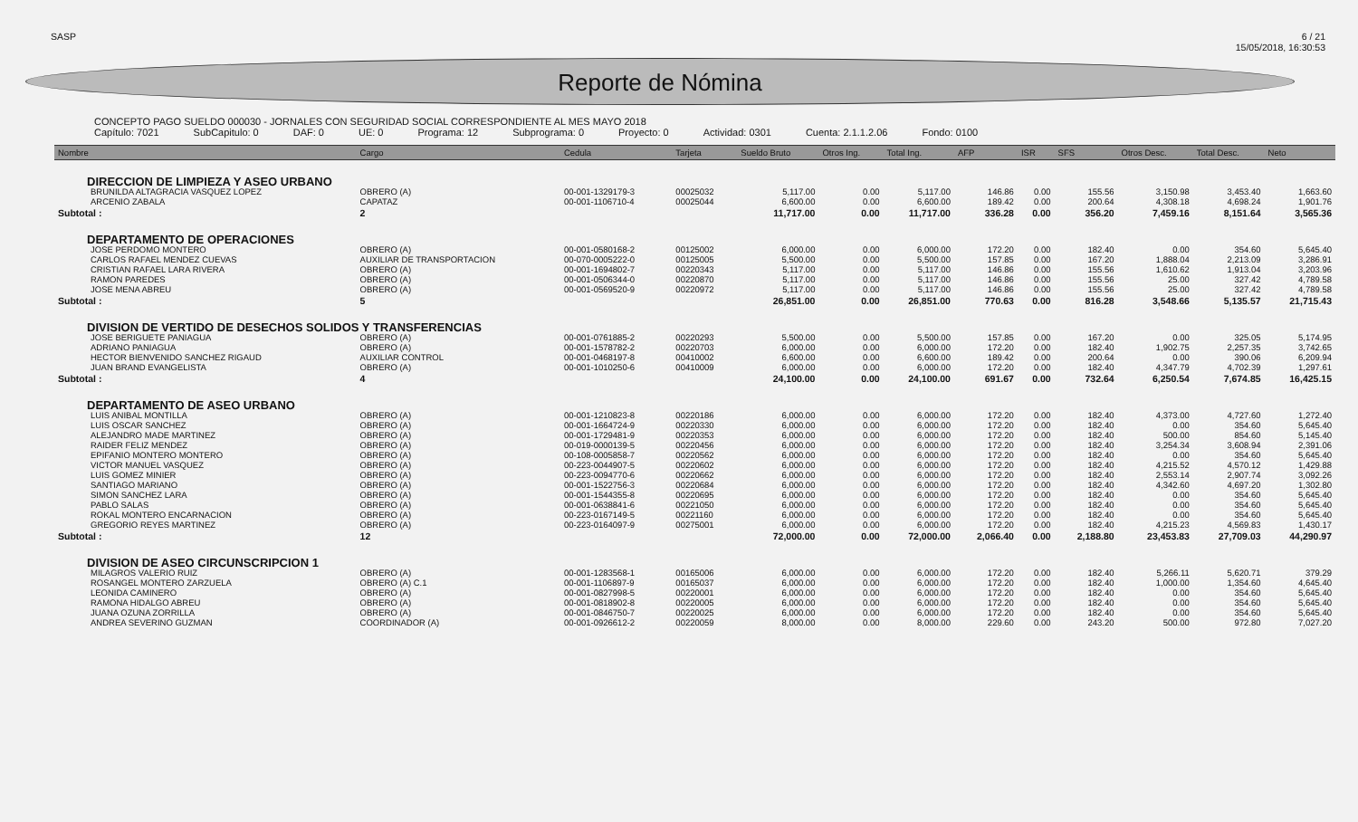SASP 6 / 21
15/05/2018, 16:30:53
Reporte de Nómina
CONCEPTO PAGO SUELDO 000030 - JORNALES CON SEGURIDAD SOCIAL CORRESPONDIENTE AL MES MAYO 2018
Capítulo: 7021 SubCapitulo: 0 DAF: 0 UE: 0 Programa: 12 Subprograma: 0 Proyecto: 0 Actividad: 0301 Cuenta: 2.1.1.2.06 Fondo: 0100
| Nombre | Cargo | Cedula | Tarjeta | Sueldo Bruto | Otros Ing. | Total Ing. | AFP | ISR | SFS | Otros Desc. | Total Desc. | Neto |
| --- | --- | --- | --- | --- | --- | --- | --- | --- | --- | --- | --- | --- |
| DIRECCION DE LIMPIEZA Y ASEO URBANO | | | | | | | | | | | | |
| BRUNILDA ALTAGRACIA VASQUEZ LOPEZ | OBRERO (A) | 00-001-1329179-3 | 00025032 | 5,117.00 | 0.00 | 5,117.00 | 146.86 | 0.00 | 155.56 | 3,150.98 | 3,453.40 | 1,663.60 |
| ARCENIO ZABALA | CAPATAZ | 00-001-1106710-4 | 00025044 | 6,600.00 | 0.00 | 6,600.00 | 189.42 | 0.00 | 200.64 | 4,308.18 | 4,698.24 | 1,901.76 |
| Subtotal : | 2 | | | 11,717.00 | 0.00 | 11,717.00 | 336.28 | 0.00 | 356.20 | 7,459.16 | 8,151.64 | 3,565.36 |
| DEPARTAMENTO DE OPERACIONES | | | | | | | | | | | | |
| JOSE PERDOMO MONTERO | OBRERO (A) | 00-001-0580168-2 | 00125002 | 6,000.00 | 0.00 | 6,000.00 | 172.20 | 0.00 | 182.40 | 0.00 | 354.60 | 5,645.40 |
| CARLOS RAFAEL MENDEZ CUEVAS | AUXILIAR DE TRANSPORTACION | 00-070-0005222-0 | 00125005 | 5,500.00 | 0.00 | 5,500.00 | 157.85 | 0.00 | 167.20 | 1,888.04 | 2,213.09 | 3,286.91 |
| CRISTIAN RAFAEL LARA RIVERA | OBRERO (A) | 00-001-1694802-7 | 00220343 | 5,117.00 | 0.00 | 5,117.00 | 146.86 | 0.00 | 155.56 | 1,610.62 | 1,913.04 | 3,203.96 |
| RAMON PAREDES | OBRERO (A) | 00-001-0506344-0 | 00220870 | 5,117.00 | 0.00 | 5,117.00 | 146.86 | 0.00 | 155.56 | 25.00 | 327.42 | 4,789.58 |
| JOSE MENA ABREU | OBRERO (A) | 00-001-0569520-9 | 00220972 | 5,117.00 | 0.00 | 5,117.00 | 146.86 | 0.00 | 155.56 | 25.00 | 327.42 | 4,789.58 |
| Subtotal : | 5 | | | 26,851.00 | 0.00 | 26,851.00 | 770.63 | 0.00 | 816.28 | 3,548.66 | 5,135.57 | 21,715.43 |
| DIVISION DE VERTIDO DE DESECHOS SOLIDOS Y TRANSFERENCIAS | | | | | | | | | | | | |
| JOSE BERIGUETE PANIAGUA | OBRERO (A) | 00-001-0761885-2 | 00220293 | 5,500.00 | 0.00 | 5,500.00 | 157.85 | 0.00 | 167.20 | 0.00 | 325.05 | 5,174.95 |
| ADRIANO PANIAGUA | OBRERO (A) | 00-001-1578782-2 | 00220703 | 6,000.00 | 0.00 | 6,000.00 | 172.20 | 0.00 | 182.40 | 1,902.75 | 2,257.35 | 3,742.65 |
| HECTOR BIENVENIDO SANCHEZ RIGAUD | AUXILIAR CONTROL | 00-001-0468197-8 | 00410002 | 6,600.00 | 0.00 | 6,600.00 | 189.42 | 0.00 | 200.64 | 0.00 | 390.06 | 6,209.94 |
| JUAN BRAND EVANGELISTA | OBRERO (A) | 00-001-1010250-6 | 00410009 | 6,000.00 | 0.00 | 6,000.00 | 172.20 | 0.00 | 182.40 | 4,347.79 | 4,702.39 | 1,297.61 |
| Subtotal : | 4 | | | 24,100.00 | 0.00 | 24,100.00 | 691.67 | 0.00 | 732.64 | 6,250.54 | 7,674.85 | 16,425.15 |
| DEPARTAMENTO DE ASEO URBANO | | | | | | | | | | | | |
| LUIS ANIBAL MONTILLA | OBRERO (A) | 00-001-1210823-8 | 00220186 | 6,000.00 | 0.00 | 6,000.00 | 172.20 | 0.00 | 182.40 | 4,373.00 | 4,727.60 | 1,272.40 |
| LUIS OSCAR SANCHEZ | OBRERO (A) | 00-001-1664724-9 | 00220330 | 6,000.00 | 0.00 | 6,000.00 | 172.20 | 0.00 | 182.40 | 0.00 | 354.60 | 5,645.40 |
| ALEJANDRO MADE MARTINEZ | OBRERO (A) | 00-001-1729481-9 | 00220353 | 6,000.00 | 0.00 | 6,000.00 | 172.20 | 0.00 | 182.40 | 500.00 | 854.60 | 5,145.40 |
| RAIDER FELIZ MENDEZ | OBRERO (A) | 00-019-0000139-5 | 00220456 | 6,000.00 | 0.00 | 6,000.00 | 172.20 | 0.00 | 182.40 | 3,254.34 | 3,608.94 | 2,391.06 |
| EPIFANIO MONTERO MONTERO | OBRERO (A) | 00-108-0005858-7 | 00220562 | 6,000.00 | 0.00 | 6,000.00 | 172.20 | 0.00 | 182.40 | 0.00 | 354.60 | 5,645.40 |
| VICTOR MANUEL VASQUEZ | OBRERO (A) | 00-223-0044907-5 | 00220602 | 6,000.00 | 0.00 | 6,000.00 | 172.20 | 0.00 | 182.40 | 4,215.52 | 4,570.12 | 1,429.88 |
| LUIS GOMEZ MINIER | OBRERO (A) | 00-223-0094770-6 | 00220662 | 6,000.00 | 0.00 | 6,000.00 | 172.20 | 0.00 | 182.40 | 2,553.14 | 2,907.74 | 3,092.26 |
| SANTIAGO MARIANO | OBRERO (A) | 00-001-1522756-3 | 00220684 | 6,000.00 | 0.00 | 6,000.00 | 172.20 | 0.00 | 182.40 | 4,342.60 | 4,697.20 | 1,302.80 |
| SIMON SANCHEZ LARA | OBRERO (A) | 00-001-1544355-8 | 00220695 | 6,000.00 | 0.00 | 6,000.00 | 172.20 | 0.00 | 182.40 | 0.00 | 354.60 | 5,645.40 |
| PABLO SALAS | OBRERO (A) | 00-001-0638841-6 | 00221050 | 6,000.00 | 0.00 | 6,000.00 | 172.20 | 0.00 | 182.40 | 0.00 | 354.60 | 5,645.40 |
| ROKAL MONTERO ENCARNACION | OBRERO (A) | 00-223-0167149-5 | 00221160 | 6,000.00 | 0.00 | 6,000.00 | 172.20 | 0.00 | 182.40 | 0.00 | 354.60 | 5,645.40 |
| GREGORIO REYES MARTINEZ | OBRERO (A) | 00-223-0164097-9 | 00275001 | 6,000.00 | 0.00 | 6,000.00 | 172.20 | 0.00 | 182.40 | 4,215.23 | 4,569.83 | 1,430.17 |
| Subtotal : | 12 | | | 72,000.00 | 0.00 | 72,000.00 | 2,066.40 | 0.00 | 2,188.80 | 23,453.83 | 27,709.03 | 44,290.97 |
| DIVISION DE ASEO CIRCUNSCRIPCION 1 | | | | | | | | | | | | |
| MILAGROS VALERIO RUIZ | OBRERO (A) | 00-001-1283568-1 | 00165006 | 6,000.00 | 0.00 | 6,000.00 | 172.20 | 0.00 | 182.40 | 5,266.11 | 5,620.71 | 379.29 |
| ROSANGEL MONTERO ZARZUELA | OBRERO (A) C.1 | 00-001-1106897-9 | 00165037 | 6,000.00 | 0.00 | 6,000.00 | 172.20 | 0.00 | 182.40 | 1,000.00 | 1,354.60 | 4,645.40 |
| LEONIDA CAMINERO | OBRERO (A) | 00-001-0827998-5 | 00220001 | 6,000.00 | 0.00 | 6,000.00 | 172.20 | 0.00 | 182.40 | 0.00 | 354.60 | 5,645.40 |
| RAMONA HIDALGO ABREU | OBRERO (A) | 00-001-0818902-8 | 00220005 | 6,000.00 | 0.00 | 6,000.00 | 172.20 | 0.00 | 182.40 | 0.00 | 354.60 | 5,645.40 |
| JUANA OZUNA ZORRILLA | OBRERO (A) | 00-001-0846750-7 | 00220025 | 6,000.00 | 0.00 | 6,000.00 | 172.20 | 0.00 | 182.40 | 0.00 | 354.60 | 5,645.40 |
| ANDREA SEVERINO GUZMAN | COORDINADOR (A) | 00-001-0926612-2 | 00220059 | 8,000.00 | 0.00 | 8,000.00 | 229.60 | 0.00 | 243.20 | 500.00 | 972.80 | 7,027.20 |